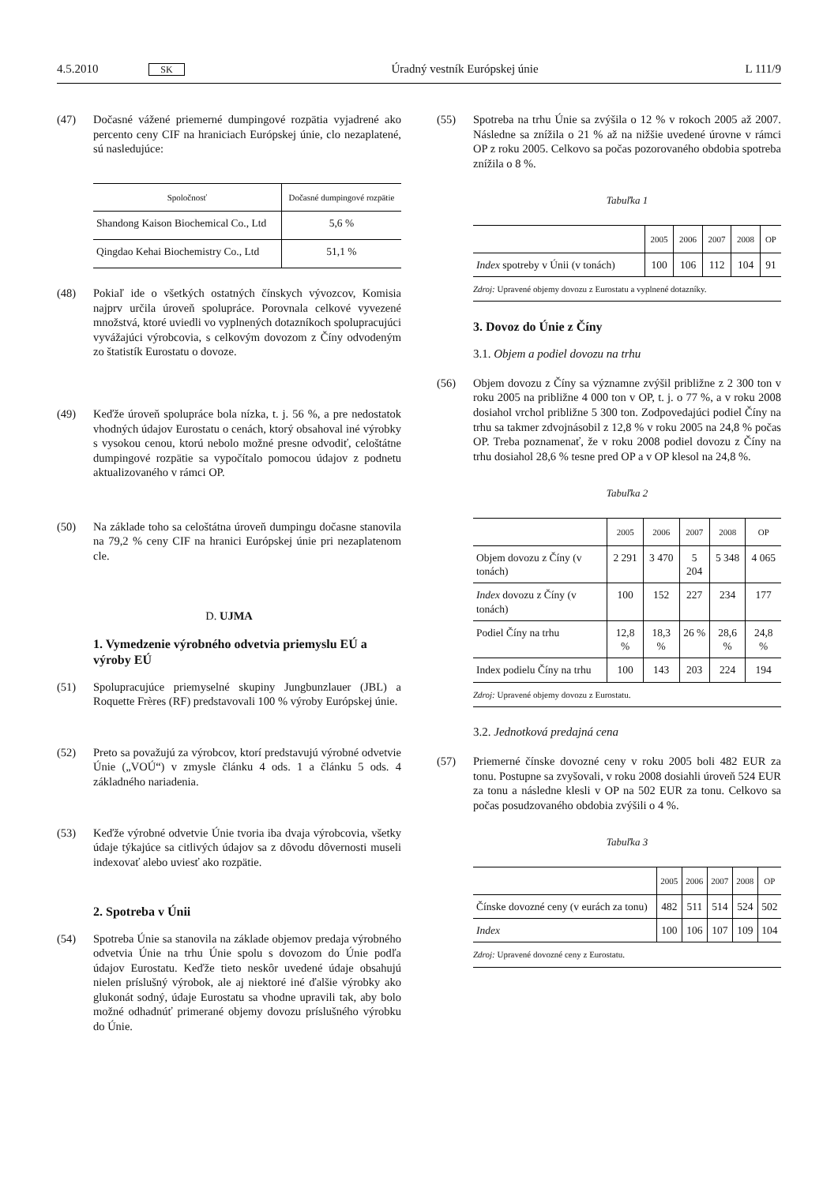4.5.2010 SK Úradný vestník Európskej únie L 111/9
(47) Dočasné vážené priemerné dumpingové rozpätia vyjadrené ako percento ceny CIF na hraniciach Európskej únie, clo nezaplatené, sú nasledujúce:
| Spoločnosť | Dočasné dumpingové rozpätie |
| --- | --- |
| Shandong Kaison Biochemical Co., Ltd | 5,6 % |
| Qingdao Kehai Biochemistry Co., Ltd | 51,1 % |
(48) Pokiaľ ide o všetkých ostatných čínskych vývozcov, Komisia najprv určila úroveň spolupráce. Porovnala celkové vyvezené množstvá, ktoré uviedli vo vyplnených dotazníkoch spolupracujúci vyvážajúci výrobcovia, s celkovým dovozom z Číny odvodeným zo štatistík Eurostatu o dovoze.
(49) Keďže úroveň spolupráce bola nízka, t. j. 56 %, a pre nedostatok vhodných údajov Eurostatu o cenách, ktorý obsahoval iné výrobky s vysokou cenou, ktorú nebolo možné presne odvodiť, celoštátne dumpingové rozpätie sa vypočítalo pomocou údajov z podnetu aktualizovaného v rámci OP.
(50) Na základe toho sa celoštátna úroveň dumpingu dočasne stanovila na 79,2 % ceny CIF na hranici Európskej únie pri nezaplatenom cle.
D. UJMA
1. Vymedzenie výrobného odvetvia priemyslu EÚ a výroby EÚ
(51) Spolupracujúce priemyselné skupiny Jungbunzlauer (JBL) a Roquette Frères (RF) predstavovali 100 % výroby Európskej únie.
(52) Preto sa považujú za výrobcov, ktorí predstavujú výrobné odvetvie Únie („VOÚ“) v zmysle článku 4 ods. 1 a článku 5 ods. 4 základného nariadenia.
(53) Keďže výrobné odvetvie Únie tvoria iba dvaja výrobcovia, všetky údaje týkajúce sa citlivých údajov sa z dôvodu dôvernosti museli indexovať alebo uviesť ako rozpätie.
2. Spotreba v Únii
(54) Spotreba Únie sa stanovila na základe objemov predaja výrobného odvetvia Únie na trhu Únie spolu s dovozom do Únie podľa údajov Eurostatu. Keďže tieto neskôr uvedené údaje obsahujú nielen príslušný výrobok, ale aj niektoré iné ďalšie výrobky ako glukonát sodný, údaje Eurostatu sa vhodne upravili tak, aby bolo možné odhadnúť primerané objemy dovozu príslušného výrobku do Únie.
(55) Spotreba na trhu Únie sa zvýšila o 12 % v rokoch 2005 až 2007. Následne sa znížila o 21 % až na nižšie uvedené úrovne v rámci OP z roku 2005. Celkovo sa počas pozorovaného obdobia spotreba znížila o 8 %.
Tabuľka 1
| | 2005 | 2006 | 2007 | 2008 | OP |
| --- | --- | --- | --- | --- | --- |
| Index spotreby v Únii (v tonách) | 100 | 106 | 112 | 104 | 91 |
Zdroj: Upravené objemy dovozu z Eurostatu a vyplnené dotazníky.
3. Dovoz do Únie z Číny
3.1. Objem a podiel dovozu na trhu
(56) Objem dovozu z Číny sa významne zvýšil približne z 2 300 ton v roku 2005 na približne 4 000 ton v OP, t. j. o 77 %, a v roku 2008 dosiahol vrchol približne 5 300 ton. Zodpovedajúci podiel Číny na trhu sa takmer zdvojnásobil z 12,8 % v roku 2005 na 24,8 % počas OP. Treba poznamenať, že v roku 2008 podiel dovozu z Číny na trhu dosiahol 28,6 % tesne pred OP a v OP klesol na 24,8 %.
Tabuľka 2
| | 2005 | 2006 | 2007 | 2008 | OP |
| --- | --- | --- | --- | --- | --- |
| Objem dovozu z Číny (v tonách) | 2 291 | 3 470 | 5 204 | 5 348 | 4 065 |
| Index dovozu z Číny (v tonách) | 100 | 152 | 227 | 234 | 177 |
| Podiel Číny na trhu | 12,8 % | 18,3 % | 26 % | 28,6 % | 24,8 % |
| Index podielu Číny na trhu | 100 | 143 | 203 | 224 | 194 |
Zdroj: Upravené objemy dovozu z Eurostatu.
3.2. Jednotková predajná cena
(57) Priemerné čínske dovozné ceny v roku 2005 boli 482 EUR za tonu. Postupne sa zvyšovali, v roku 2008 dosiahli úroveň 524 EUR za tonu a následne klesli v OP na 502 EUR za tonu. Celkovo sa počas posudzovaného obdobia zvýšili o 4 %.
Tabuľka 3
| | 2005 | 2006 | 2007 | 2008 | OP |
| --- | --- | --- | --- | --- | --- |
| Čínske dovozné ceny (v eurách za tonu) | 482 | 511 | 514 | 524 | 502 |
| Index | 100 | 106 | 107 | 109 | 104 |
Zdroj: Upravené dovozné ceny z Eurostatu.